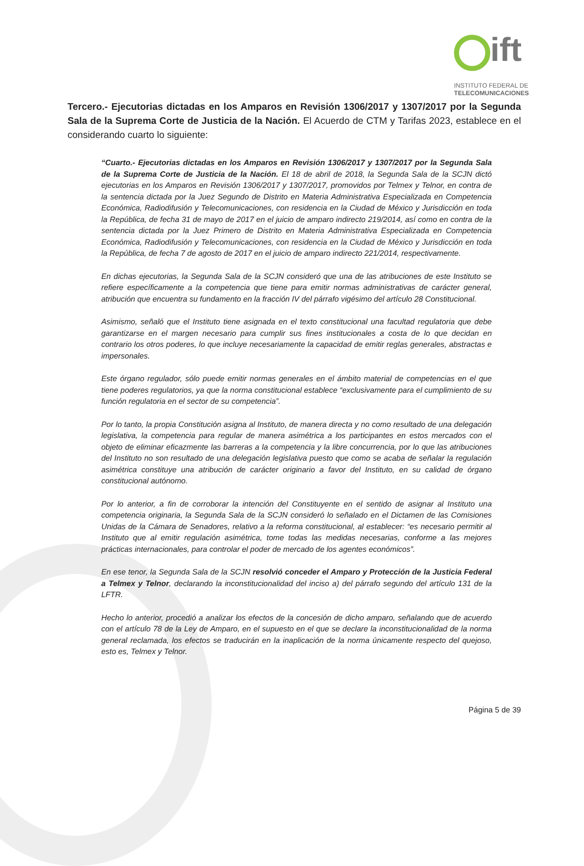ift
INSTITUTO FEDERAL DE
TELECOMUNICACIONES
Tercero.- Ejecutorias dictadas en los Amparos en Revisión 1306/2017 y 1307/2017 por la Segunda Sala de la Suprema Corte de Justicia de la Nación. El Acuerdo de CTM y Tarifas 2023, establece en el considerando cuarto lo siguiente:
“Cuarto.- Ejecutorias dictadas en los Amparos en Revisión 1306/2017 y 1307/2017 por la Segunda Sala de la Suprema Corte de Justicia de la Nación. El 18 de abril de 2018, la Segunda Sala de la SCJN dictó ejecutorias en los Amparos en Revisión 1306/2017 y 1307/2017, promovidos por Telmex y Telnor, en contra de la sentencia dictada por la Juez Segundo de Distrito en Materia Administrativa Especializada en Competencia Económica, Radiodifusión y Telecomunicaciones, con residencia en la Ciudad de México y Jurisdicción en toda la República, de fecha 31 de mayo de 2017 en el juicio de amparo indirecto 219/2014, así como en contra de la sentencia dictada por la Juez Primero de Distrito en Materia Administrativa Especializada en Competencia Económica, Radiodifusión y Telecomunicaciones, con residencia en la Ciudad de México y Jurisdicción en toda la República, de fecha 7 de agosto de 2017 en el juicio de amparo indirecto 221/2014, respectivamente.
En dichas ejecutorias, la Segunda Sala de la SCJN consideró que una de las atribuciones de este Instituto se refiere específicamente a la competencia que tiene para emitir normas administrativas de carácter general, atribución que encuentra su fundamento en la fracción IV del párrafo vigésimo del artículo 28 Constitucional.
Asimismo, señaló que el Instituto tiene asignada en el texto constitucional una facultad regulatoria que debe garantizarse en el margen necesario para cumplir sus fines institucionales a costa de lo que decidan en contrario los otros poderes, lo que incluye necesariamente la capacidad de emitir reglas generales, abstractas e impersonales.
Este órgano regulador, sólo puede emitir normas generales en el ámbito material de competencias en el que tiene poderes regulatorios, ya que la norma constitucional establece “exclusivamente para el cumplimiento de su función regulatoria en el sector de su competencia”.
Por lo tanto, la propia Constitución asigna al Instituto, de manera directa y no como resultado de una delegación legislativa, la competencia para regular de manera asimétrica a los participantes en estos mercados con el objeto de eliminar eficazmente las barreras a la competencia y la libre concurrencia, por lo que las atribuciones del Instituto no son resultado de una delegación legislativa puesto que como se acaba de señalar la regulación asimétrica constituye una atribución de carácter originario a favor del Instituto, en su calidad de órgano constitucional autónomo.
Por lo anterior, a fin de corroborar la intención del Constituyente en el sentido de asignar al Instituto una competencia originaria, la Segunda Sala de la SCJN consideró lo señalado en el Dictamen de las Comisiones Unidas de la Cámara de Senadores, relativo a la reforma constitucional, al establecer: “es necesario permitir al Instituto que al emitir regulación asimétrica, tome todas las medidas necesarias, conforme a las mejores prácticas internacionales, para controlar el poder de mercado de los agentes económicos”.
En ese tenor, la Segunda Sala de la SCJN resolvió conceder el Amparo y Protección de la Justicia Federal a Telmex y Telnor, declarando la inconstitucionalidad del inciso a) del párrafo segundo del artículo 131 de la LFTR.
Hecho lo anterior, procedió a analizar los efectos de la concesión de dicho amparo, señalando que de acuerdo con el artículo 78 de la Ley de Amparo, en el supuesto en el que se declare la inconstitucionalidad de la norma general reclamada, los efectos se traducirán en la inaplicación de la norma únicamente respecto del quejoso, esto es, Telmex y Telnor.
Página 5 de 39